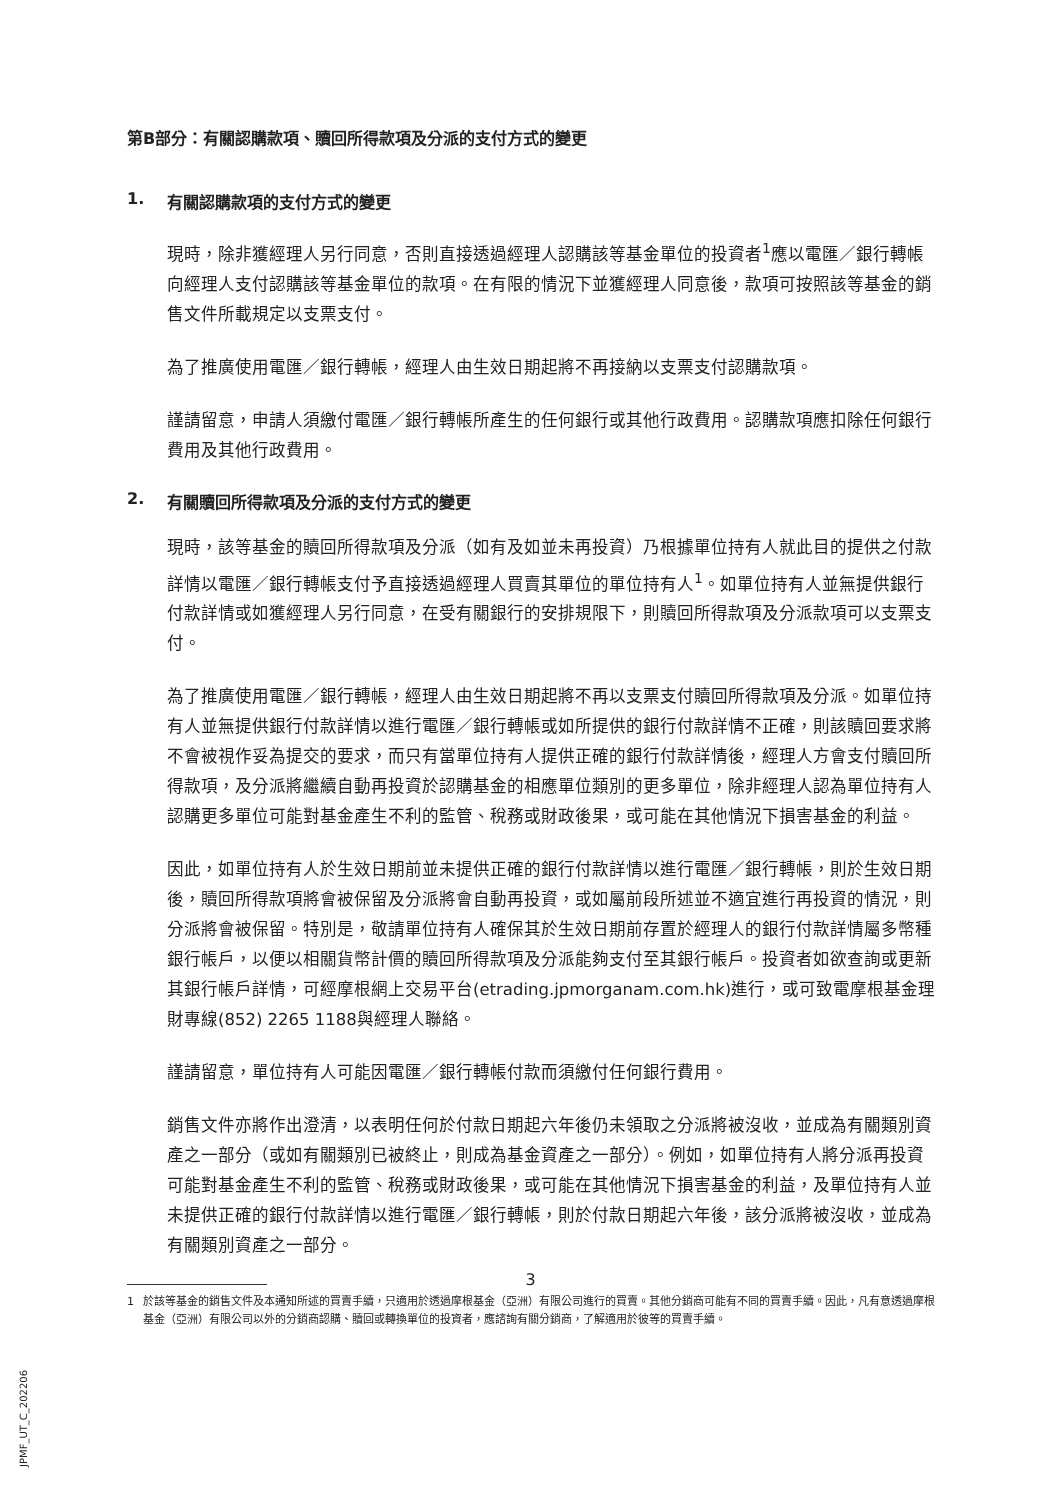第B部分：有關認購款項、贖回所得款項及分派的支付方式的變更
1. 有關認購款項的支付方式的變更
現時，除非獲經理人另行同意，否則直接透過經理人認購該等基金單位的投資者<sup>1</sup>應以電匯／銀行轉帳向經理人支付認購該等基金單位的款項。在有限的情況下並獲經理人同意後，款項可按照該等基金的銷售文件所載規定以支票支付。
為了推廣使用電匯／銀行轉帳，經理人由生效日期起將不再接納以支票支付認購款項。
謹請留意，申請人須繳付電匯／銀行轉帳所產生的任何銀行或其他行政費用。認購款項應扣除任何銀行費用及其他行政費用。
2. 有關贖回所得款項及分派的支付方式的變更
現時，該等基金的贖回所得款項及分派（如有及如並未再投資）乃根據單位持有人就此目的提供之付款詳情以電匯／銀行轉帳支付予直接透過經理人買賣其單位的單位持有人<sup>1</sup>。如單位持有人並無提供銀行付款詳情或如獲經理人另行同意，在受有關銀行的安排規限下，則贖回所得款項及分派款項可以支票支付。
為了推廣使用電匯／銀行轉帳，經理人由生效日期起將不再以支票支付贖回所得款項及分派。如單位持有人並無提供銀行付款詳情以進行電匯／銀行轉帳或如所提供的銀行付款詳情不正確，則該贖回要求將不會被視作妥為提交的要求，而只有當單位持有人提供正確的銀行付款詳情後，經理人方會支付贖回所得款項，及分派將繼續自動再投資於認購基金的相應單位類別的更多單位，除非經理人認為單位持有人認購更多單位可能對基金產生不利的監管、稅務或財政後果，或可能在其他情況下損害基金的利益。
因此，如單位持有人於生效日期前並未提供正確的銀行付款詳情以進行電匯／銀行轉帳，則於生效日期後，贖回所得款項將會被保留及分派將會自動再投資，或如屬前段所述並不適宜進行再投資的情況，則分派將會被保留。特別是，敬請單位持有人確保其於生效日期前存置於經理人的銀行付款詳情屬多幣種銀行帳戶，以便以相關貨幣計價的贖回所得款項及分派能夠支付至其銀行帳戶。投資者如欲查詢或更新其銀行帳戶詳情，可經摩根網上交易平台(etrading.jpmorganam.com.hk)進行，或可致電摩根基金理財專線(852) 2265 1188與經理人聯絡。
謹請留意，單位持有人可能因電匯／銀行轉帳付款而須繳付任何銀行費用。
銷售文件亦將作出澄清，以表明任何於付款日期起六年後仍未領取之分派將被沒收，並成為有關類別資產之一部分（或如有關類別已被終止，則成為基金資產之一部分）。例如，如單位持有人將分派再投資可能對基金產生不利的監管、稅務或財政後果，或可能在其他情況下損害基金的利益，及單位持有人並未提供正確的銀行付款詳情以進行電匯／銀行轉帳，則於付款日期起六年後，該分派將被沒收，並成為有關類別資產之一部分。
1 於該等基金的銷售文件及本通知所述的買賣手續，只適用於透過摩根基金（亞洲）有限公司進行的買賣。其他分銷商可能有不同的買賣手續。因此，凡有意透過摩根基金（亞洲）有限公司以外的分銷商認購、贖回或轉換單位的投資者，應諮詢有關分銷商，了解適用於彼等的買賣手續。
3
JPMF_UT_C_202206